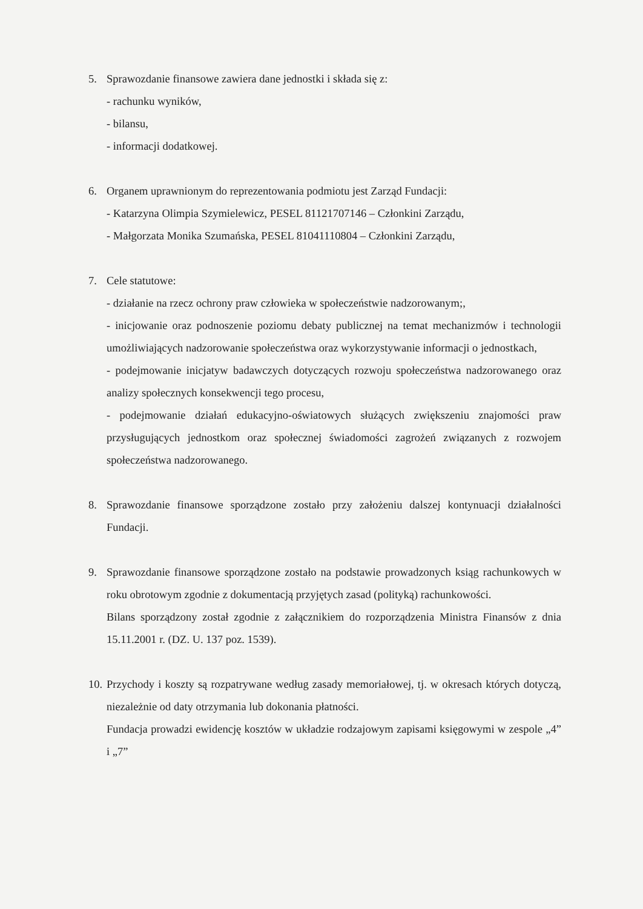5. Sprawozdanie finansowe zawiera dane jednostki i składa się z:
- rachunku wyników,
- bilansu,
- informacji dodatkowej.
6. Organem uprawnionym do reprezentowania podmiotu jest Zarząd Fundacji:
- Katarzyna Olimpia Szymielewicz, PESEL 81121707146 – Członkini Zarządu,
- Małgorzata Monika Szumańska, PESEL 81041110804 – Członkini Zarządu,
7. Cele statutowe:
- działanie na rzecz ochrony praw człowieka w społeczeństwie nadzorowanym;,
- inicjowanie oraz podnoszenie poziomu debaty publicznej na temat mechanizmów i technologii umożliwiających nadzorowanie społeczeństwa oraz wykorzystywanie informacji o jednostkach,
- podejmowanie inicjatyw badawczych dotyczących rozwoju społeczeństwa nadzorowanego oraz analizy społecznych konsekwencji tego procesu,
- podejmowanie działań edukacyjno-oświatowych służących zwiększeniu znajomości praw przysługujących jednostkom oraz społecznej świadomości zagrożeń związanych z rozwojem społeczeństwa nadzorowanego.
8. Sprawozdanie finansowe sporządzone zostało przy założeniu dalszej kontynuacji działalności Fundacji.
9. Sprawozdanie finansowe sporządzone zostało na podstawie prowadzonych ksiąg rachunkowych w roku obrotowym zgodnie z dokumentacją przyjętych zasad (polityką) rachunkowości.
Bilans sporządzony został zgodnie z załącznikiem do rozporządzenia Ministra Finansów z dnia 15.11.2001 r. (DZ. U. 137 poz. 1539).
10.
Przychody i koszty są rozpatrywane według zasady memoriałowej, tj. w okresach których dotyczą, niezależnie od daty otrzymania lub dokonania płatności.
Fundacja prowadzi ewidencję kosztów w układzie rodzajowym zapisami księgowymi w zespole „4” i „7”